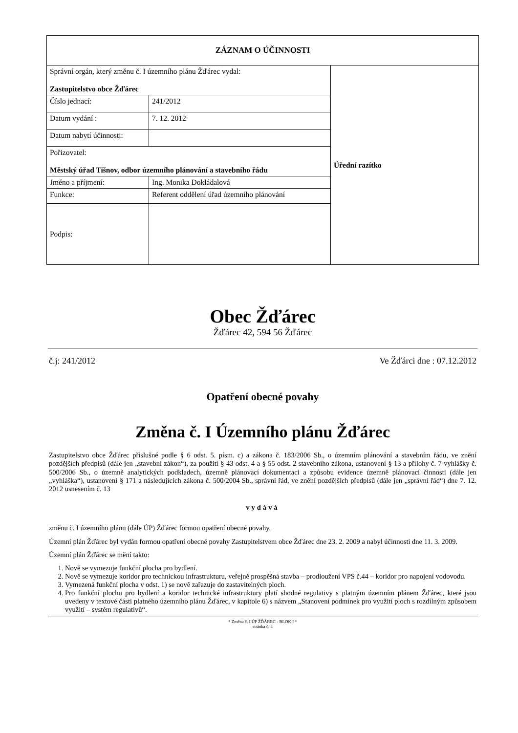| ZÁZNAM O ÚČINNOSTI | | |
| --- | --- | --- |
| Správní orgán, který změnu č. I územního plánu Žďárec vydal: Zastupitelstvo obce Žďárec | | Úřední razítko |
| Číslo jednací: | 241/2012 | |
| Datum vydání : | 7. 12. 2012 | |
| Datum nabytí účinnosti: | | |
| Pořizovatel: Městský úřad Tišnov, odbor územního plánování a stavebního řádu | | |
| Jméno a příjmení: | Ing. Monika Dokládalová | |
| Funkce: | Referent oddělení úřad územního plánování | |
| Podpis: | | |
Obec Žďárec
Žďárec 42, 594 56 Žďárec
č.j: 241/2012 Ve Žďárci dne : 07.12.2012
Opatření obecné povahy
Změna č. I Územního plánu Žďárec
Zastupitelstvo obce Žďárec příslušné podle § 6 odst. 5. písm. c) a zákona č. 183/2006 Sb., o územním plánování a stavebním řádu, ve znění pozdějších předpisů (dále jen „stavební zákon“), za použití § 43 odst. 4 a § 55 odst. 2 stavebního zákona, ustanovení § 13 a přílohy č. 7 vyhlášky č. 500/2006 Sb., o územně analytických podkladech, územně plánovací dokumentaci a způsobu evidence územně plánovací činnosti (dále jen „vyhláška“), ustanovení § 171 a následujících zákona č. 500/2004 Sb., správní řád, ve znění pozdějších předpisů (dále jen „správní řád“) dne 7. 12. 2012 usnesením č. 13
vydává
změnu č. I územního plánu (dále ÚP) Žďárec formou opatření obecné povahy.
Územní plán Žďárec byl vydán formou opatření obecné povahy Zastupitelstvem obce Žďárec dne 23. 2. 2009 a nabyl účinnosti dne 11. 3. 2009.
Územní plán Žďárec se mění takto:
1. Nově se vymezuje funkční plocha pro bydlení.
2. Nově se vymezuje koridor pro technickou infrastrukturu, veřejně prospěšná stavba – prodloužení VPS č.44 – koridor pro napojení vodovodu.
3. Vymezená funkční plocha v odst. 1) se nově zařazuje do zastavitelných ploch.
4. Pro funkční plochu pro bydlení a koridor technické infrastruktury platí shodné regulativy s platným územním plánem Žďárec, které jsou uvedeny v textové části platného územního plánu Žďárec, v kapitole 6) s názvem „Stanovení podmínek pro využití ploch s rozdílným způsobem využití – systém regulativů“.
* Změna č. I ÚP ŽĎÁREC - BLOK I *
stránka č. 4